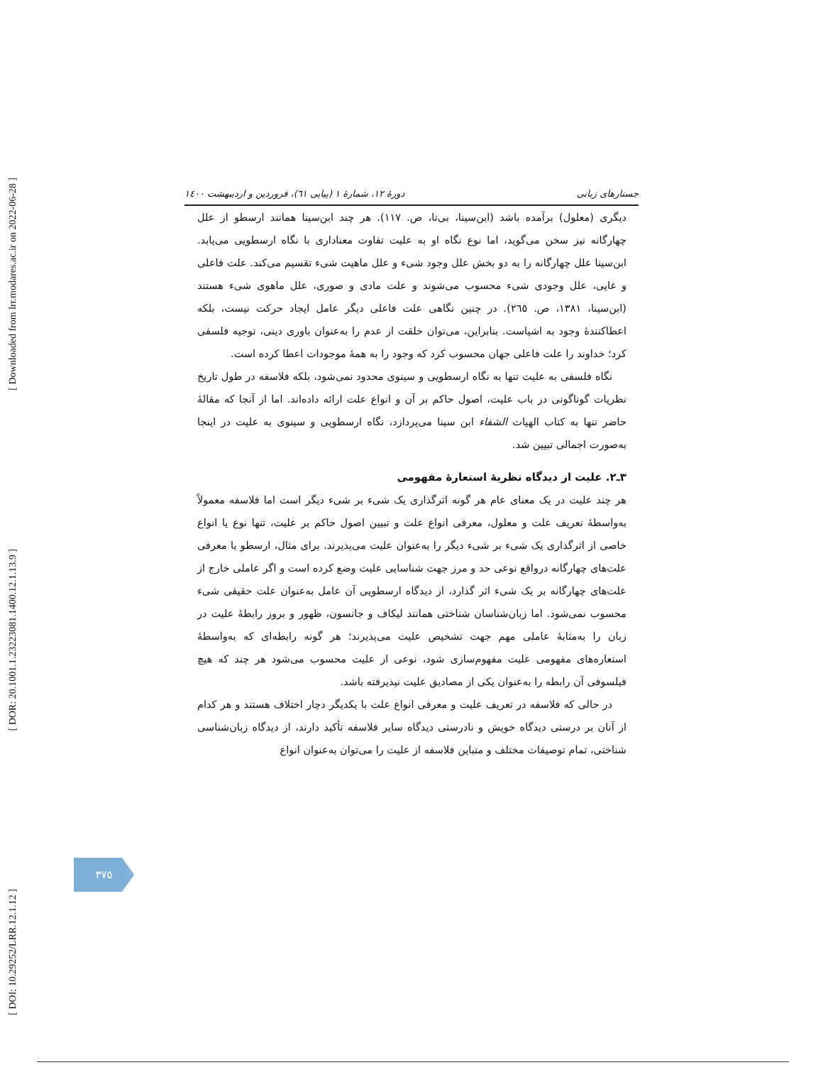[ Downloaded from lrr.modares.ac.ir on 2022-06-28 ]
[ DOR: 20.1001.1.23223081.1400.12.1.13.9 ]
[ DOI: 10.29252/LRR.12.1.12 ]
جستارهای زبانی دورهٔ ۱۲، شمارهٔ ۱ (پیاپی ٦١)، فروردین و اردیبهشت ۱٤۰۰
دیگری (معلول) برآمده باشد (ابن‌سینا، بی‌تا، ص. ١١٧). هر چند ابن‌سینا همانند ارسطو از علل چهارگانه نیز سخن می‌گوید، اما نوع نگاه او به علیت تفاوت معناداری با نگاه ارسطویی می‌یابد. ابن‌سینا علل چهارگانه را به دو بخش علل وجود شیء و علل ماهیت شیء تقسیم می‌کند. علت فاعلی و غایی، علل وجودی شیء محسوب می‌شوند و علت مادی و صوری، علل ماهوی شیء هستند (ابن‌سینا، ١٣٨١، ص. ٢٦٥). در چنین نگاهی علت فاعلی دیگر عامل ایجاد حرکت نیست، بلکه اعطاکنندهٔ وجود به اشیاست. بنابراین، می‌توان خلقت از عدم را به‌عنوان باوری دینی، توجیه فلسفی کرد؛ خداوند را علت فاعلی جهان محسوب کرد که وجود را به همهٔ موجودات اعطا کرده است.
نگاه فلسفی به علیت تنها به نگاه ارسطویی و سینوی محدود نمی‌شود، بلکه فلاسفه در طول تاریخ نظریات گوناگونی در باب علیت، اصول حاکم بر آن و انواع علت ارائه داده‌اند. اما از آنجا که مقالهٔ حاضر تنها به کتاب الهیات الشفاء ابن سینا می‌پردازد، نگاه ارسطویی و سینوی به علیت در اینجا به‌صورت اجمالی تبیین شد.
٣ـ٢. علیت از دیدگاه نظریهٔ استعارهٔ مفهومی
هر چند علیت در یک معنای عام هر گونه اثرگذاری یک شیء بر شیء دیگر است اما فلاسفه معمولاً به‌واسطهٔ تعریف علت و معلول، معرفی انواع علت و تبیین اصول حاکم بر علیت، تنها نوع یا انواع خاصی از اثرگذاری یک شیء بر شیء دیگر را به‌عنوان علیت می‌پذیرند. برای مثال، ارسطو با معرفی علت‌های چهارگانه درواقع نوعی حد و مرز جهت شناسایی علیت وضع کرده است و اگر عاملی خارج از علت‌های چهارگانه بر یک شیء اثر گذارد، از دیدگاه ارسطویی آن عامل به‌عنوان علت حقیقی شیء محسوب نمی‌شود. اما زبان‌شناسان شناختی همانند لیکاف و جانسون، ظهور و بروز رابطهٔ علیت در زبان را به‌مثابهٔ عاملی مهم جهت تشخیص علیت می‌پذیرند؛ هر گونه رابطه‌ای که به‌واسطهٔ استعاره‌های مفهومی علیت مفهوم‌سازی شود، نوعی از علیت محسوب می‌شود هر چند که هیچ فیلسوفی آن رابطه را به‌عنوان یکی از مصادیق علیت نپذیرفته باشد.
در حالی که فلاسفه در تعریف علیت و معرفی انواع علت با یکدیگر دچار اختلاف هستند و هر کدام از آنان بر درستی دیدگاه خویش و نادرستی دیدگاه سایر فلاسفه تأکید دارند، از دیدگاه زبان‌شناسی شناختی، تمام توصیفات مختلف و متباین فلاسفه از علیت را می‌توان به‌عنوان انواع
٣٧٥